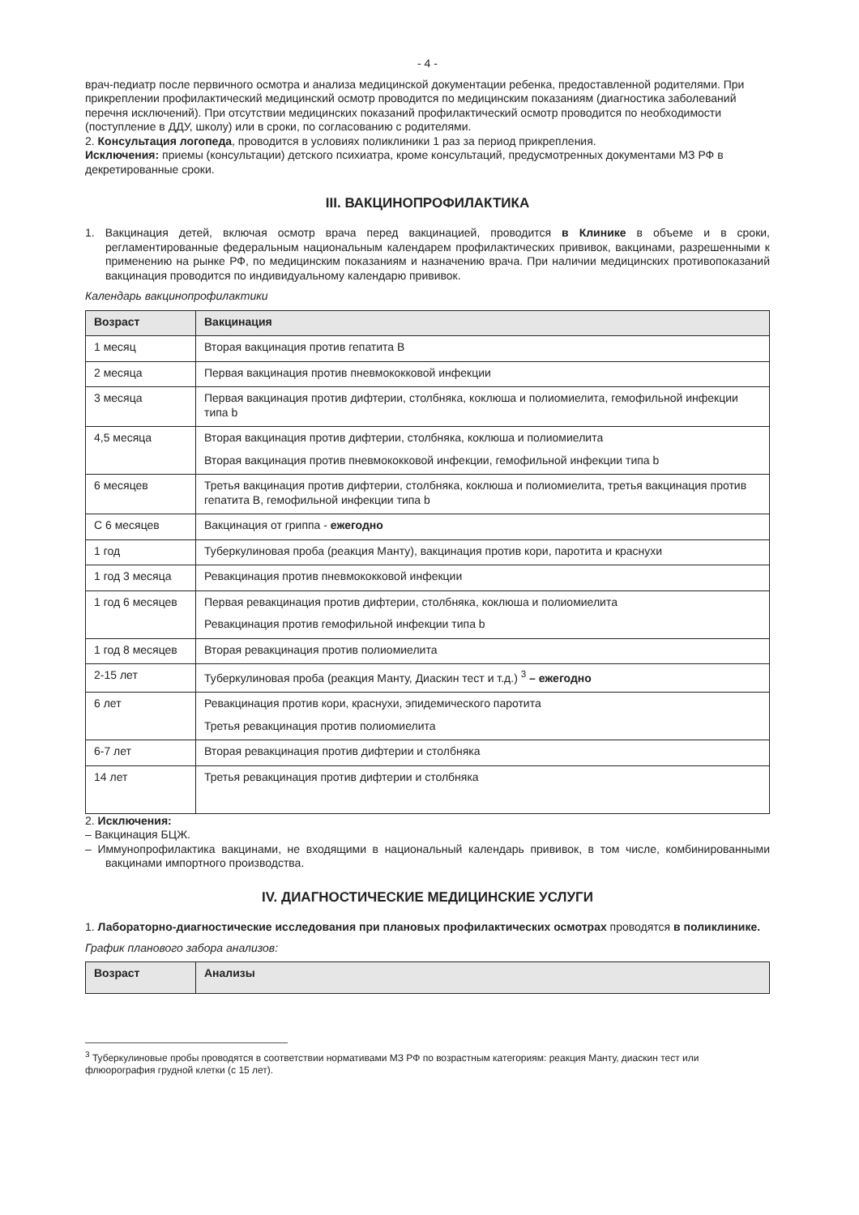- 4 -
врач-педиатр после первичного осмотра и анализа медицинской документации ребенка, предоставленной родителями. При прикреплении профилактический медицинский осмотр проводится по медицинским показаниям (диагностика заболеваний перечня исключений). При отсутствии медицинских показаний профилактический осмотр проводится по необходимости (поступление в ДДУ, школу) или в сроки, по согласованию с родителями.
2. Консультация логопеда, проводится в условиях поликлиники 1 раз за период прикрепления.
Исключения: приемы (консультации) детского психиатра, кроме консультаций, предусмотренных документами МЗ РФ в декретированные сроки.
III. ВАКЦИНОПРОФИЛАКТИКА
1. Вакцинация детей, включая осмотр врача перед вакцинацией, проводится в Клинике в объеме и в сроки, регламентированные федеральным национальным календарем профилактических прививок, вакцинами, разрешенными к применению на рынке РФ, по медицинским показаниям и назначению врача. При наличии медицинских противопоказаний вакцинация проводится по индивидуальному календарю прививок.
Календарь вакцинопрофилактики
| Возраст | Вакцинация |
| --- | --- |
| 1 месяц | Вторая вакцинация против гепатита В |
| 2 месяца | Первая вакцинация против пневмококковой инфекции |
| 3 месяца | Первая вакцинация против дифтерии, столбняка, коклюша и полиомиелита, гемофильной инфекции типа b |
| 4,5 месяца | Вторая вакцинация против дифтерии, столбняка, коклюша и полиомиелита Вторая вакцинация против пневмококковой инфекции, гемофильной инфекции типа b |
| 6 месяцев | Третья вакцинация против дифтерии, столбняка, коклюша и полиомиелита, третья вакцинация против гепатита В, гемофильной инфекции типа b |
| С 6 месяцев | Вакцинация от гриппа - ежегодно |
| 1 год | Туберкулиновая проба (реакция Манту), вакцинация против кори, паротита и краснухи |
| 1 год 3 месяца | Ревакцинация против пневмококковой инфекции |
| 1 год 6 месяцев | Первая ревакцинация против дифтерии, столбняка, коклюша и полиомиелита Ревакцинация против гемофильной инфекции типа b |
| 1 год 8 месяцев | Вторая ревакцинация против полиомиелита |
| 2-15 лет | Туберкулиновая проба (реакция Манту, Диаскин тест и т.д.) <sup>3</sup> – ежегодно |
| 6 лет | Ревакцинация против кори, краснухи, эпидемического паротита Третья ревакцинация против полиомиелита |
| 6-7 лет | Вторая ревакцинация против дифтерии и столбняка |
| 14 лет | Третья ревакцинация против дифтерии и столбняка |
2. Исключения:
– Вакцинация БЦЖ.
– Иммунопрофилактика вакцинами, не входящими в национальный календарь прививок, в том числе, комбинированными вакцинами импортного производства.
IV. ДИАГНОСТИЧЕСКИЕ МЕДИЦИНСКИЕ УСЛУГИ
1. Лабораторно-диагностические исследования при плановых профилактических осмотрах проводятся в поликлинике.
График планового забора анализов:
| Возраст | Анализы |
| --- | --- |
<sup>3</sup> Туберкулиновые пробы проводятся в соответствии нормативами МЗ РФ по возрастным категориям: реакция Манту, диаскин тест или флюорография грудной клетки (с 15 лет).